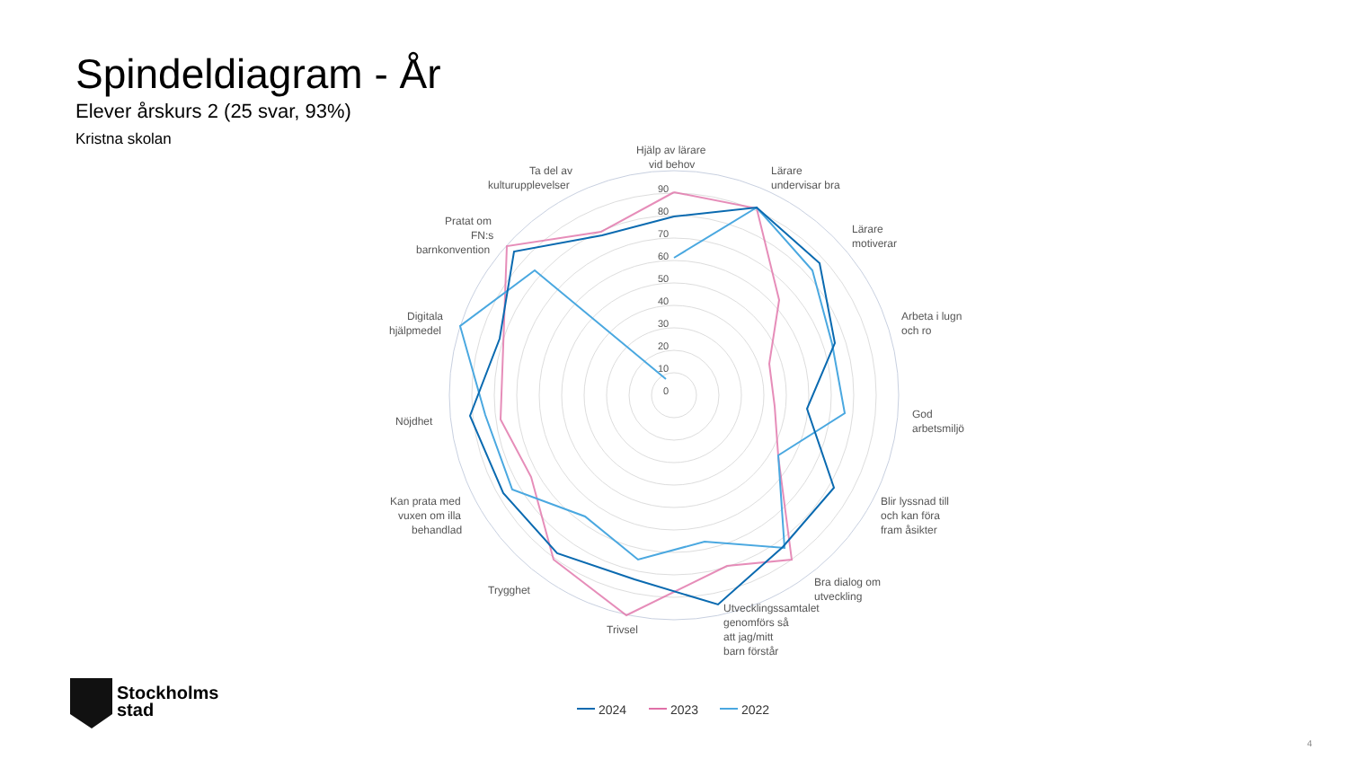Spindeldiagram - År
Elever årskurs 2 (25 svar, 93%)
Kristna skolan
90
80
70
60
50
40
30
20
10
0
Hjälp av lärare
vid behov
Lärare
undervisar bra
Lärare
motiverar
Arbeta i lugn
och ro
God
arbetsmiljö
Blir lyssnad till
och kan föra
fram åsikter
Bra dialog om
utveckling
Utvecklingssamtalet
genomförs så
att jag/mitt
barn förstår
Trivsel
Trygghet
Kan prata med
vuxen om illa
behandlad
Nöjdhet
Digitala
hjälpmedel
Pratat om
FN:s
barnkonvention
Ta del av
kulturupplevelser
2024
2023
2022
Stockholms
stad
4